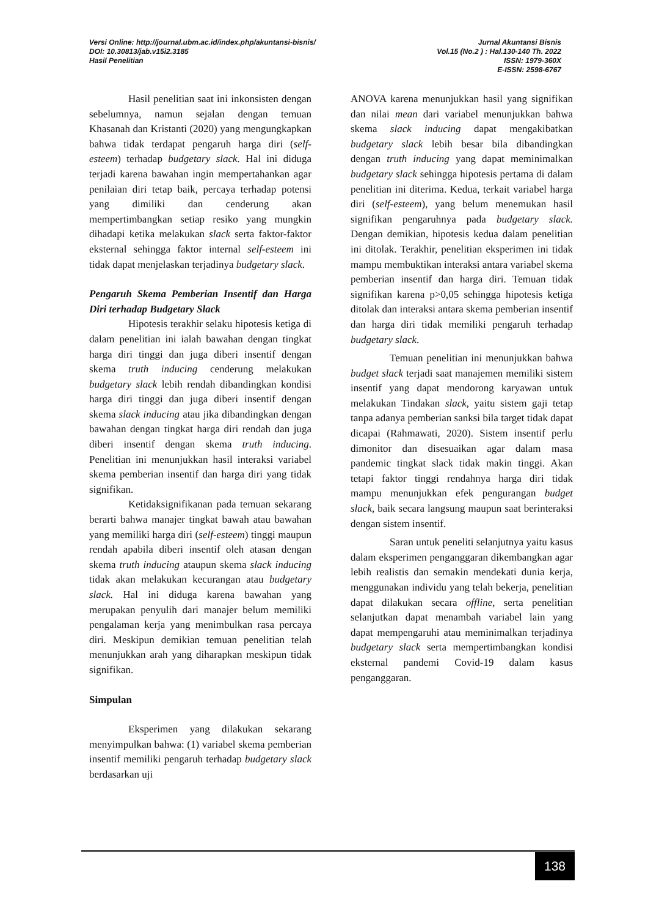Versi Online: http://journal.ubm.ac.id/index.php/akuntansi-bisnis/
DOI: 10.30813/jab.v15i2.3185
Hasil Penelitian
Jurnal Akuntansi Bisnis
Vol.15 (No.2 ) : Hal.130-140 Th. 2022
ISSN: 1979-360X
E-ISSN: 2598-6767
Hasil penelitian saat ini inkonsisten dengan sebelumnya, namun sejalan dengan temuan Khasanah dan Kristanti (2020) yang mengungkapkan bahwa tidak terdapat pengaruh harga diri (self-esteem) terhadap budgetary slack. Hal ini diduga terjadi karena bawahan ingin mempertahankan agar penilaian diri tetap baik, percaya terhadap potensi yang dimiliki dan cenderung akan mempertimbangkan setiap resiko yang mungkin dihadapi ketika melakukan slack serta faktor-faktor eksternal sehingga faktor internal self-esteem ini tidak dapat menjelaskan terjadinya budgetary slack.
Pengaruh Skema Pemberian Insentif dan Harga Diri terhadap Budgetary Slack
Hipotesis terakhir selaku hipotesis ketiga di dalam penelitian ini ialah bawahan dengan tingkat harga diri tinggi dan juga diberi insentif dengan skema truth inducing cenderung melakukan budgetary slack lebih rendah dibandingkan kondisi harga diri tinggi dan juga diberi insentif dengan skema slack inducing atau jika dibandingkan dengan bawahan dengan tingkat harga diri rendah dan juga diberi insentif dengan skema truth inducing. Penelitian ini menunjukkan hasil interaksi variabel skema pemberian insentif dan harga diri yang tidak signifikan.
Ketidaksignifikanan pada temuan sekarang berarti bahwa manajer tingkat bawah atau bawahan yang memiliki harga diri (self-esteem) tinggi maupun rendah apabila diberi insentif oleh atasan dengan skema truth inducing ataupun skema slack inducing tidak akan melakukan kecurangan atau budgetary slack. Hal ini diduga karena bawahan yang merupakan penyulih dari manajer belum memiliki pengalaman kerja yang menimbulkan rasa percaya diri. Meskipun demikian temuan penelitian telah menunjukkan arah yang diharapkan meskipun tidak signifikan.
Simpulan
Eksperimen yang dilakukan sekarang menyimpulkan bahwa: (1) variabel skema pemberian insentif memiliki pengaruh terhadap budgetary slack berdasarkan uji
ANOVA karena menunjukkan hasil yang signifikan dan nilai mean dari variabel menunjukkan bahwa skema slack inducing dapat mengakibatkan budgetary slack lebih besar bila dibandingkan dengan truth inducing yang dapat meminimalkan budgetary slack sehingga hipotesis pertama di dalam penelitian ini diterima. Kedua, terkait variabel harga diri (self-esteem), yang belum menemukan hasil signifikan pengaruhnya pada budgetary slack. Dengan demikian, hipotesis kedua dalam penelitian ini ditolak. Terakhir, penelitian eksperimen ini tidak mampu membuktikan interaksi antara variabel skema pemberian insentif dan harga diri. Temuan tidak signifikan karena p>0,05 sehingga hipotesis ketiga ditolak dan interaksi antara skema pemberian insentif dan harga diri tidak memiliki pengaruh terhadap budgetary slack.
Temuan penelitian ini menunjukkan bahwa budget slack terjadi saat manajemen memiliki sistem insentif yang dapat mendorong karyawan untuk melakukan Tindakan slack, yaitu sistem gaji tetap tanpa adanya pemberian sanksi bila target tidak dapat dicapai (Rahmawati, 2020). Sistem insentif perlu dimonitor dan disesuaikan agar dalam masa pandemic tingkat slack tidak makin tinggi. Akan tetapi faktor tinggi rendahnya harga diri tidak mampu menunjukkan efek pengurangan budget slack, baik secara langsung maupun saat berinteraksi dengan sistem insentif.
Saran untuk peneliti selanjutnya yaitu kasus dalam eksperimen penganggaran dikembangkan agar lebih realistis dan semakin mendekati dunia kerja, menggunakan individu yang telah bekerja, penelitian dapat dilakukan secara offline, serta penelitian selanjutkan dapat menambah variabel lain yang dapat mempengaruhi atau meminimalkan terjadinya budgetary slack serta mempertimbangkan kondisi eksternal pandemi Covid-19 dalam kasus penganggaran.
138